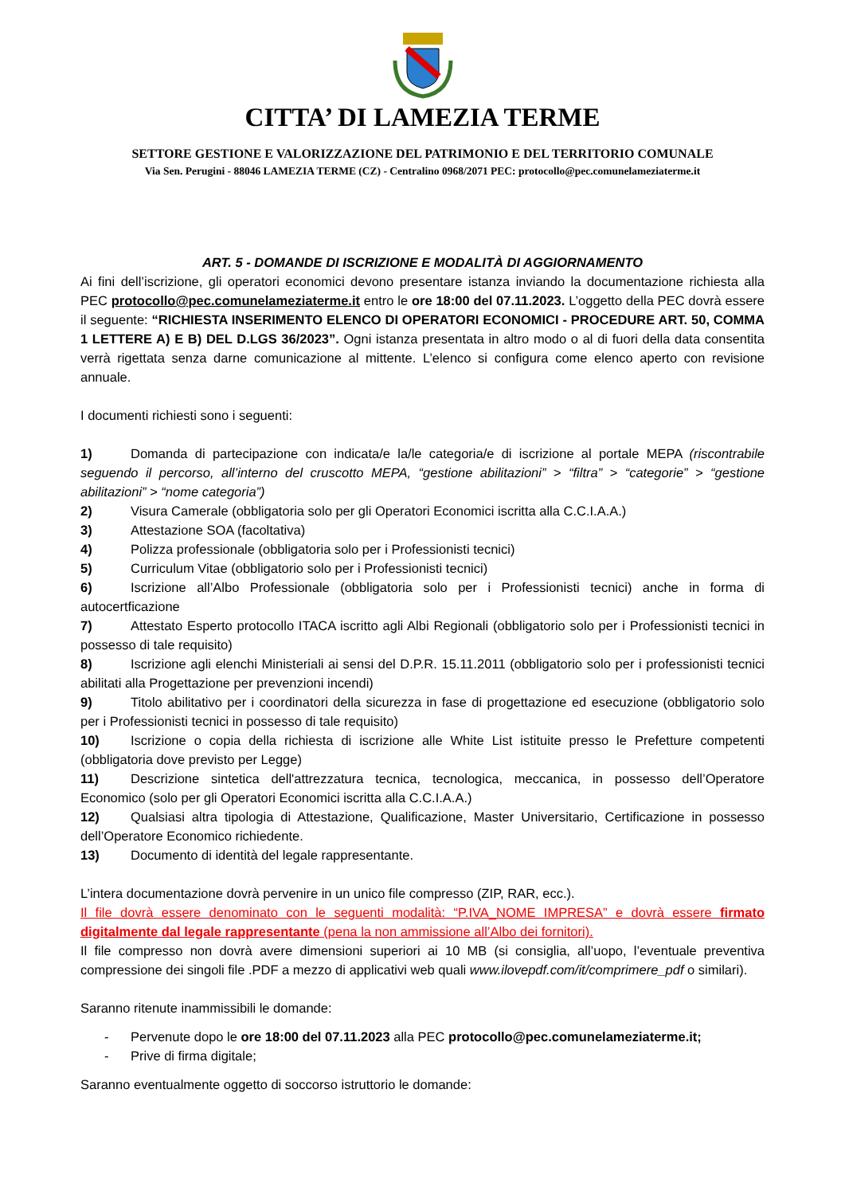CITTA’ DI LAMEZIA TERME
SETTORE GESTIONE E VALORIZZAZIONE DEL PATRIMONIO E DEL TERRITORIO COMUNALE
Via Sen. Perugini - 88046 LAMEZIA TERME (CZ) - Centralino 0968/2071 PEC: protocollo@pec.comunelameziaterme.it
ART. 5 - DOMANDE DI ISCRIZIONE E MODALITÀ DI AGGIORNAMENTO
Ai fini dell’iscrizione, gli operatori economici devono presentare istanza inviando la documentazione richiesta alla PEC protocollo@pec.comunelameziaterme.it entro le ore 18:00 del 07.11.2023. L’oggetto della PEC dovrà essere il seguente: “RICHIESTA INSERIMENTO ELENCO DI OPERATORI ECONOMICI - PROCEDURE ART. 50, COMMA 1 LETTERE A) E B) DEL D.LGS 36/2023”. Ogni istanza presentata in altro modo o al di fuori della data consentita verrà rigettata senza darne comunicazione al mittente. L’elenco si configura come elenco aperto con revisione annuale.
I documenti richiesti sono i seguenti:
1) Domanda di partecipazione con indicata/e la/le categoria/e di iscrizione al portale MEPA (riscontrabile seguendo il percorso, all’interno del cruscotto MEPA, “gestione abilitazioni” > “filtra” > “categorie” > “gestione abilitazioni” > “nome categoria”)
2) Visura Camerale (obbligatoria solo per gli Operatori Economici iscritta alla C.C.I.A.A.)
3) Attestazione SOA (facoltativa)
4) Polizza professionale (obbligatoria solo per i Professionisti tecnici)
5) Curriculum Vitae (obbligatorio solo per i Professionisti tecnici)
6) Iscrizione all’Albo Professionale (obbligatoria solo per i Professionisti tecnici) anche in forma di autocertficazione
7) Attestato Esperto protocollo ITACA iscritto agli Albi Regionali (obbligatorio solo per i Professionisti tecnici in possesso di tale requisito)
8) Iscrizione agli elenchi Ministeriali ai sensi del D.P.R. 15.11.2011 (obbligatorio solo per i professionisti tecnici abilitati alla Progettazione per prevenzioni incendi)
9) Titolo abilitativo per i coordinatori della sicurezza in fase di progettazione ed esecuzione (obbligatorio solo per i Professionisti tecnici in possesso di tale requisito)
10) Iscrizione o copia della richiesta di iscrizione alle White List istituite presso le Prefetture competenti (obbligatoria dove previsto per Legge)
11) Descrizione sintetica dell'attrezzatura tecnica, tecnologica, meccanica, in possesso dell’Operatore Economico (solo per gli Operatori Economici iscritta alla C.C.I.A.A.)
12) Qualsiasi altra tipologia di Attestazione, Qualificazione, Master Universitario, Certificazione in possesso dell’Operatore Economico richiedente.
13) Documento di identità del legale rappresentante.
L’intera documentazione dovrà pervenire in un unico file compresso (ZIP, RAR, ecc.).
Il file dovrà essere denominato con le seguenti modalità: “P.IVA_NOME IMPRESA” e dovrà essere firmato digitalmente dal legale rappresentante (pena la non ammissione all’Albo dei fornitori).
Il file compresso non dovrà avere dimensioni superiori ai 10 MB (si consiglia, all’uopo, l’eventuale preventiva compressione dei singoli file .PDF a mezzo di applicativi web quali www.ilovepdf.com/it/comprimere_pdf o similari).
Saranno ritenute inammissibili le domande:
- Pervenute dopo le ore 18:00 del 07.11.2023 alla PEC protocollo@pec.comunelameziaterme.it;
- Prive di firma digitale;
Saranno eventualmente oggetto di soccorso istruttorio le domande: